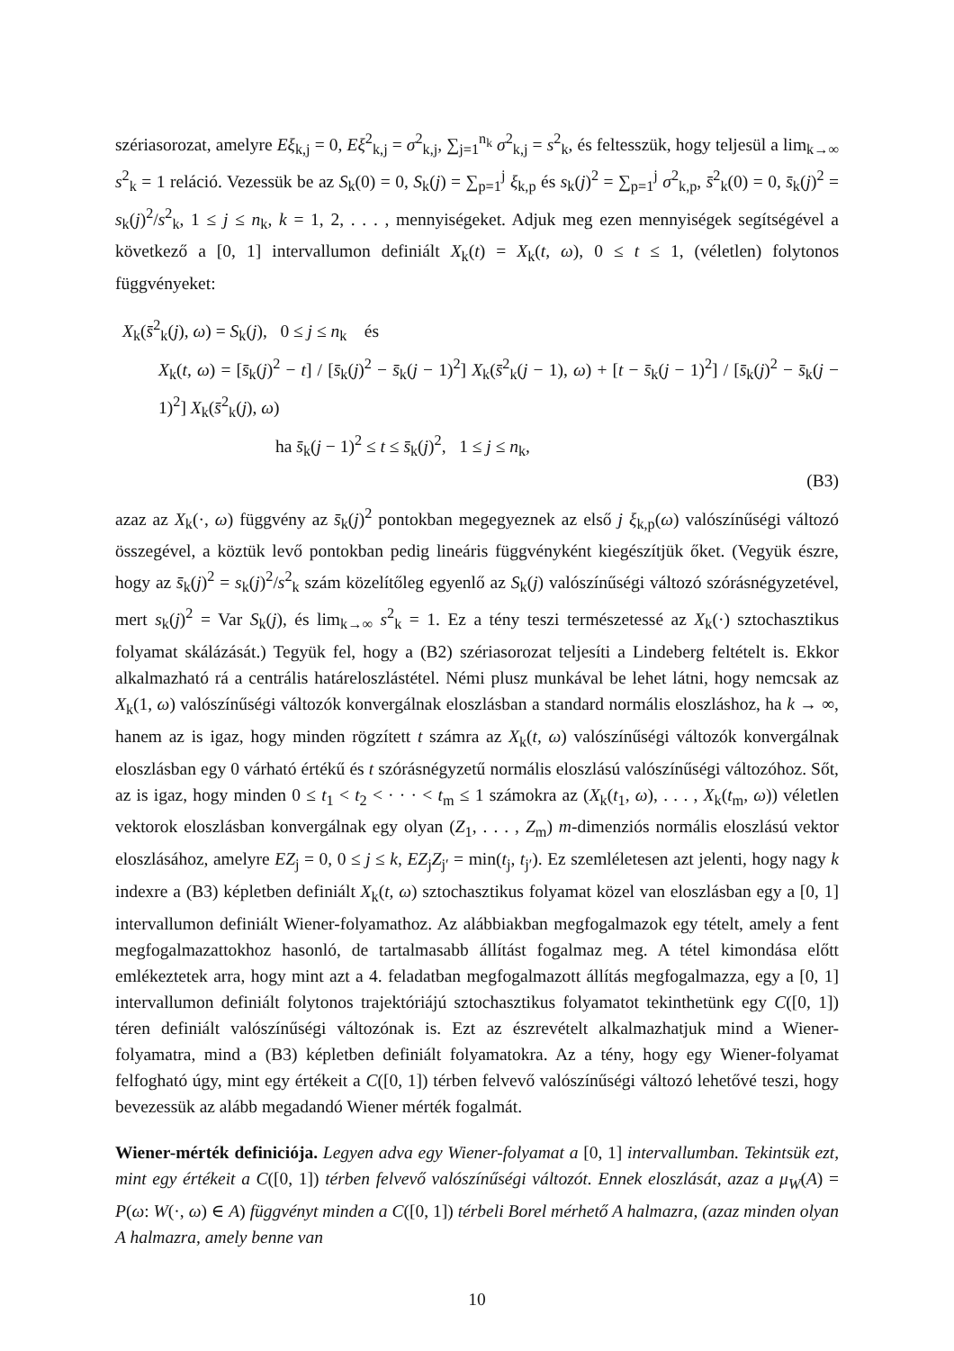szériasorozat, amelyre Eξ<sub>k,j</sub> = 0, Eξ<sup>2</sup><sub>k,j</sub> = σ<sup>2</sup><sub>k,j</sub>, ∑<sub>j=1</sub><sup>n<sub>k</sub></sup> σ<sup>2</sup><sub>k,j</sub> = s<sup>2</sup><sub>k</sub>, és feltesszük, hogy teljesül a lim<sub>k→∞</sub> s<sup>2</sup><sub>k</sub> = 1 reláció. Vezessük be az S<sub>k</sub>(0) = 0, S<sub>k</sub>(j) = ∑<sub>p=1</sub><sup>j</sup> ξ<sub>k,p</sub> és s<sub>k</sub>(j)<sup>2</sup> = ∑<sub>p=1</sub><sup>j</sup> σ<sup>2</sup><sub>k,p</sub>, s̄<sup>2</sup><sub>k</sub>(0) = 0, s̄<sub>k</sub>(j)<sup>2</sup> = s<sub>k</sub>(j)<sup>2</sup>/s<sup>2</sup><sub>k</sub>, 1 ≤ j ≤ n<sub>k</sub>, k = 1, 2, . . . , mennyiségeket. Adjuk meg ezen mennyiségek segítségével a következő a [0, 1] intervallumon definiált X<sub>k</sub>(t) = X<sub>k</sub>(t, ω), 0 ≤ t ≤ 1, (véletlen) folytonos függvényeket:
X<sub>k</sub>(s̄<sup>2</sup><sub>k</sub>(j), ω) = S<sub>k</sub>(j), 0 ≤ j ≤ n<sub>k</sub> és
X<sub>k</sub>(t, ω) = [s̄<sub>k</sub>(j)<sup>2</sup> − t] / [s̄<sub>k</sub>(j)<sup>2</sup> − s̄<sub>k</sub>(j − 1)<sup>2</sup>] X<sub>k</sub>(s̄<sup>2</sup><sub>k</sub>(j − 1), ω) + [t − s̄<sub>k</sub>(j − 1)<sup>2</sup>] / [s̄<sub>k</sub>(j)<sup>2</sup> − s̄<sub>k</sub>(j − 1)<sup>2</sup>] X<sub>k</sub>(s̄<sup>2</sup><sub>k</sub>(j), ω)
ha s̄<sub>k</sub>(j − 1)<sup>2</sup> ≤ t ≤ s̄<sub>k</sub>(j)<sup>2</sup>, 1 ≤ j ≤ n<sub>k</sub>,
(B3)
azaz az X<sub>k</sub>(·, ω) függvény az s̄<sub>k</sub>(j)<sup>2</sup> pontokban megegyeznek az első j ξ<sub>k,p</sub>(ω) valószínűségi változó összegével, a köztük levő pontokban pedig lineáris függvényként kiegészítjük őket. (Vegyük észre, hogy az s̄<sub>k</sub>(j)<sup>2</sup> = s<sub>k</sub>(j)<sup>2</sup>/s<sup>2</sup><sub>k</sub> szám közelítőleg egyenlő az S<sub>k</sub>(j) valószínűségi változó szórásnégyzetével, mert s<sub>k</sub>(j)<sup>2</sup> = Var S<sub>k</sub>(j), és lim<sub>k→∞</sub> s<sup>2</sup><sub>k</sub> = 1. Ez a tény teszi természetessé az X<sub>k</sub>(·) sztochasztikus folyamat skálázását.) Tegyük fel, hogy a (B2) szériasorozat teljesíti a Lindeberg feltételt is. Ekkor alkalmazható rá a centrális határeloszlástétel. Némi plusz munkával be lehet látni, hogy nemcsak az X<sub>k</sub>(1, ω) valószínűségi változók konvergálnak eloszlásban a standard normális eloszláshoz, ha k → ∞, hanem az is igaz, hogy minden rögzített t számra az X<sub>k</sub>(t, ω) valószínűségi változók konvergálnak eloszlásban egy 0 várható értékű és t szórásnégyzetű normális eloszlású valószínűségi változóhoz. Sőt, az is igaz, hogy minden 0 ≤ t<sub>1</sub> < t<sub>2</sub> < · · · < t<sub>m</sub> ≤ 1 számokra az (X<sub>k</sub>(t<sub>1</sub>, ω), . . . , X<sub>k</sub>(t<sub>m</sub>, ω)) véletlen vektorok eloszlásban konvergálnak egy olyan (Z<sub>1</sub>, . . . , Z<sub>m</sub>) m-dimenziós normális eloszlású vektor eloszlásához, amelyre EZ<sub>j</sub> = 0, 0 ≤ j ≤ k, EZ<sub>j</sub>Z<sub>j′</sub> = min(t<sub>j</sub>, t<sub>j′</sub>). Ez szemléletesen azt jelenti, hogy nagy k indexre a (B3) képletben definiált X<sub>k</sub>(t, ω) sztochasztikus folyamat közel van eloszlásban egy a [0, 1] intervallumon definiált Wiener-folyamathoz. Az alábbiakban megfogalmazok egy tételt, amely a fent megfogalmazattokhoz hasonló, de tartalmasabb állítást fogalmaz meg. A tétel kimondása előtt emlékeztetek arra, hogy mint azt a 4. feladatban megfogalmazott állítás megfogalmazza, egy a [0, 1] intervallumon definiált folytonos trajektóriájú sztochasztikus folyamatot tekinthetünk egy C([0, 1]) téren definiált valószínűségi változónak is. Ezt az észrevételt alkalmazhatjuk mind a Wiener-folyamatra, mind a (B3) képletben definiált folyamatokra. Az a tény, hogy egy Wiener-folyamat felfogható úgy, mint egy értékeit a C([0, 1]) térben felvevő valószínűségi változó lehetővé teszi, hogy bevezessük az alább megadandó Wiener mérték fogalmát.
Wiener-mérték definiciója. Legyen adva egy Wiener-folyamat a [0, 1] intervallumban. Tekintsük ezt, mint egy értékeit a C([0, 1]) térben felvevő valószínűségi változót. Ennek eloszlását, azaz a μ<sub>W</sub>(A) = P(ω: W(·, ω) ∈ A) függvényt minden a C([0, 1]) térbeli Borel mérhető A halmazra, (azaz minden olyan A halmazra, amely benne van
10